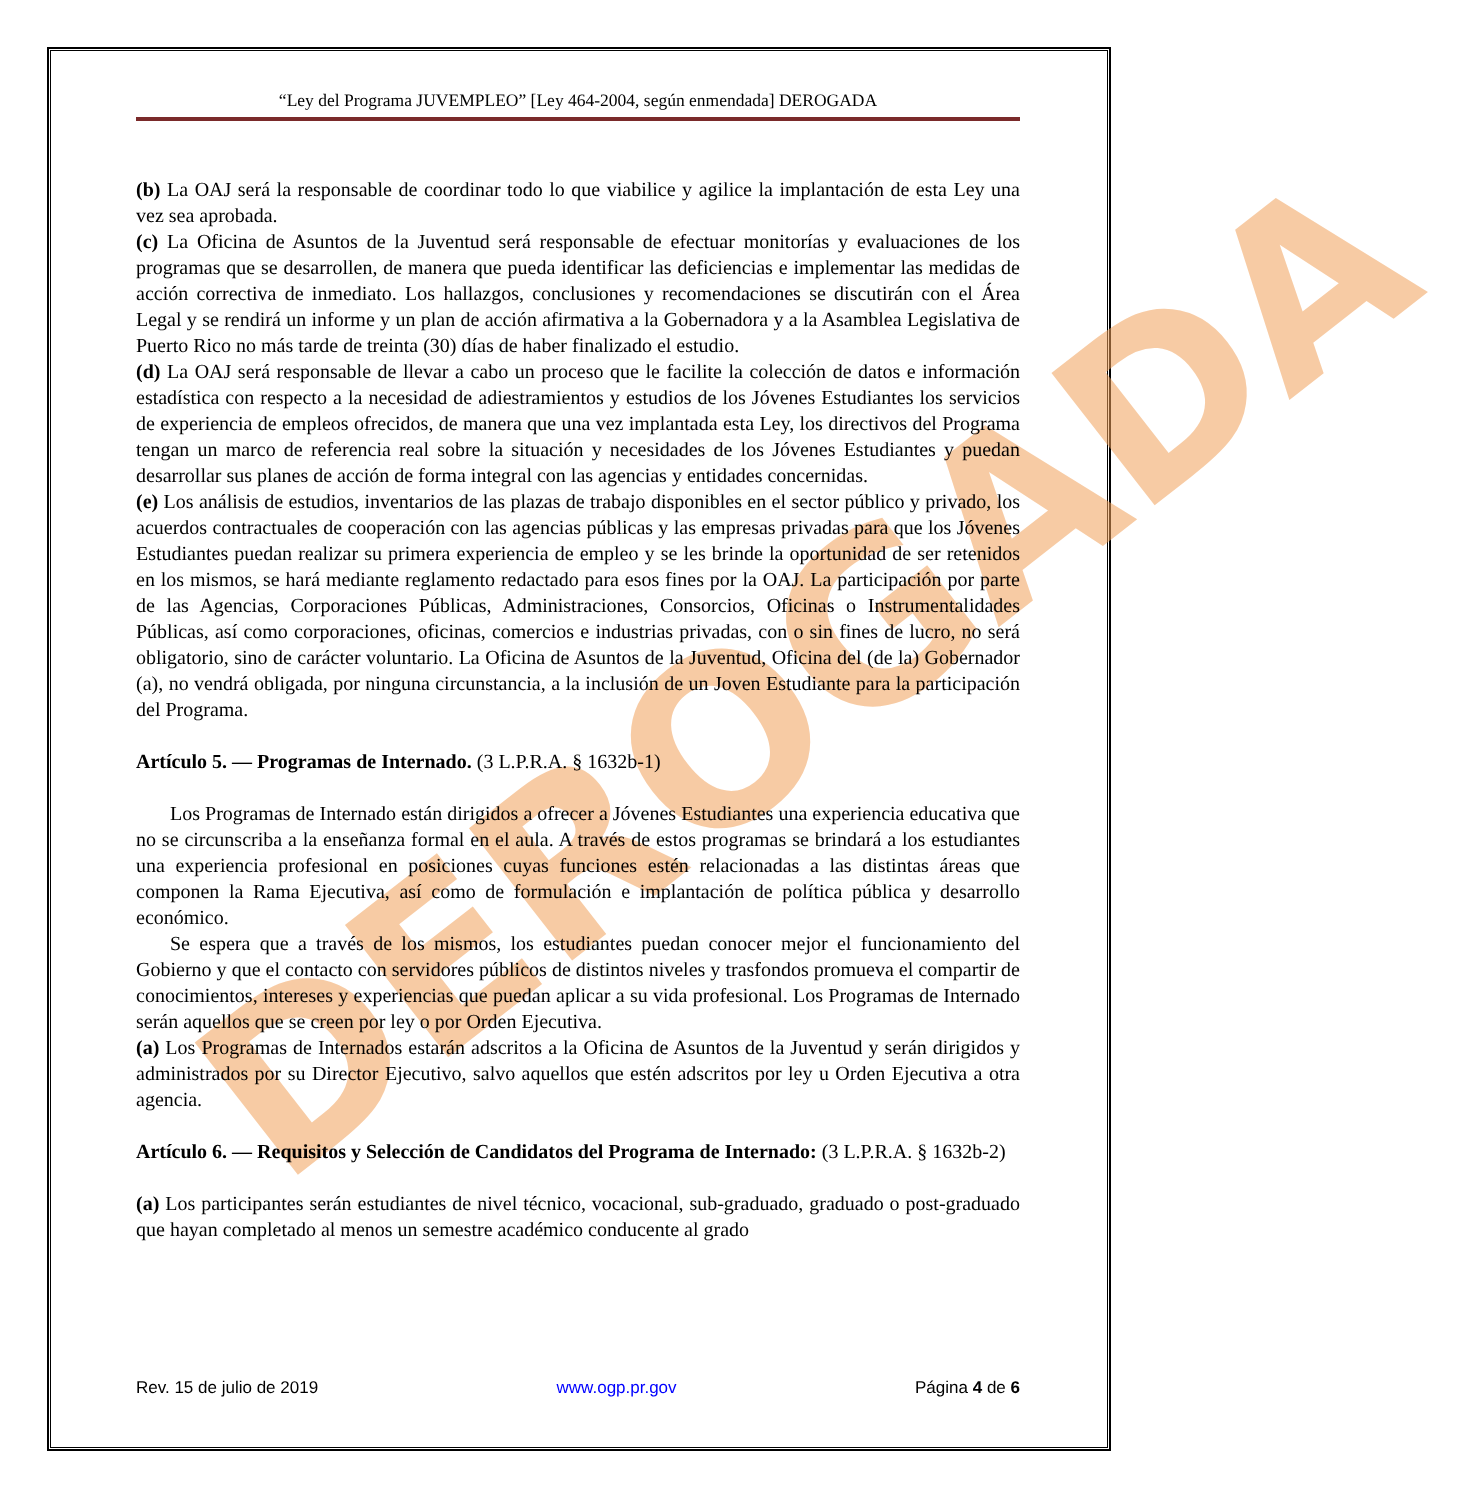DEROGADA
“Ley del Programa JUVEMPLEO” [Ley 464-2004, según enmendada] DEROGADA
(b) La OAJ será la responsable de coordinar todo lo que viabilice y agilice la implantación de esta Ley una vez sea aprobada.
(c) La Oficina de Asuntos de la Juventud será responsable de efectuar monitorías y evaluaciones de los programas que se desarrollen, de manera que pueda identificar las deficiencias e implementar las medidas de acción correctiva de inmediato. Los hallazgos, conclusiones y recomendaciones se discutirán con el Área Legal y se rendirá un informe y un plan de acción afirmativa a la Gobernadora y a la Asamblea Legislativa de Puerto Rico no más tarde de treinta (30) días de haber finalizado el estudio.
(d) La OAJ será responsable de llevar a cabo un proceso que le facilite la colección de datos e información estadística con respecto a la necesidad de adiestramientos y estudios de los Jóvenes Estudiantes los servicios de experiencia de empleos ofrecidos, de manera que una vez implantada esta Ley, los directivos del Programa tengan un marco de referencia real sobre la situación y necesidades de los Jóvenes Estudiantes y puedan desarrollar sus planes de acción de forma integral con las agencias y entidades concernidas.
(e) Los análisis de estudios, inventarios de las plazas de trabajo disponibles en el sector público y privado, los acuerdos contractuales de cooperación con las agencias públicas y las empresas privadas para que los Jóvenes Estudiantes puedan realizar su primera experiencia de empleo y se les brinde la oportunidad de ser retenidos en los mismos, se hará mediante reglamento redactado para esos fines por la OAJ. La participación por parte de las Agencias, Corporaciones Públicas, Administraciones, Consorcios, Oficinas o Instrumentalidades Públicas, así como corporaciones, oficinas, comercios e industrias privadas, con o sin fines de lucro, no será obligatorio, sino de carácter voluntario. La Oficina de Asuntos de la Juventud, Oficina del (de la) Gobernador (a), no vendrá obligada, por ninguna circunstancia, a la inclusión de un Joven Estudiante para la participación del Programa.
Artículo 5. — Programas de Internado. (3 L.P.R.A. § 1632b-1)
Los Programas de Internado están dirigidos a ofrecer a Jóvenes Estudiantes una experiencia educativa que no se circunscriba a la enseñanza formal en el aula. A través de estos programas se brindará a los estudiantes una experiencia profesional en posiciones cuyas funciones estén relacionadas a las distintas áreas que componen la Rama Ejecutiva, así como de formulación e implantación de política pública y desarrollo económico.
Se espera que a través de los mismos, los estudiantes puedan conocer mejor el funcionamiento del Gobierno y que el contacto con servidores públicos de distintos niveles y trasfondos promueva el compartir de conocimientos, intereses y experiencias que puedan aplicar a su vida profesional. Los Programas de Internado serán aquellos que se creen por ley o por Orden Ejecutiva.
(a) Los Programas de Internados estarán adscritos a la Oficina de Asuntos de la Juventud y serán dirigidos y administrados por su Director Ejecutivo, salvo aquellos que estén adscritos por ley u Orden Ejecutiva a otra agencia.
Artículo 6. — Requisitos y Selección de Candidatos del Programa de Internado: (3 L.P.R.A. § 1632b-2)
(a) Los participantes serán estudiantes de nivel técnico, vocacional, sub-graduado, graduado o post-graduado que hayan completado al menos un semestre académico conducente al grado
Rev. 15 de julio de 2019 www.ogp.pr.gov Página 4 de 6